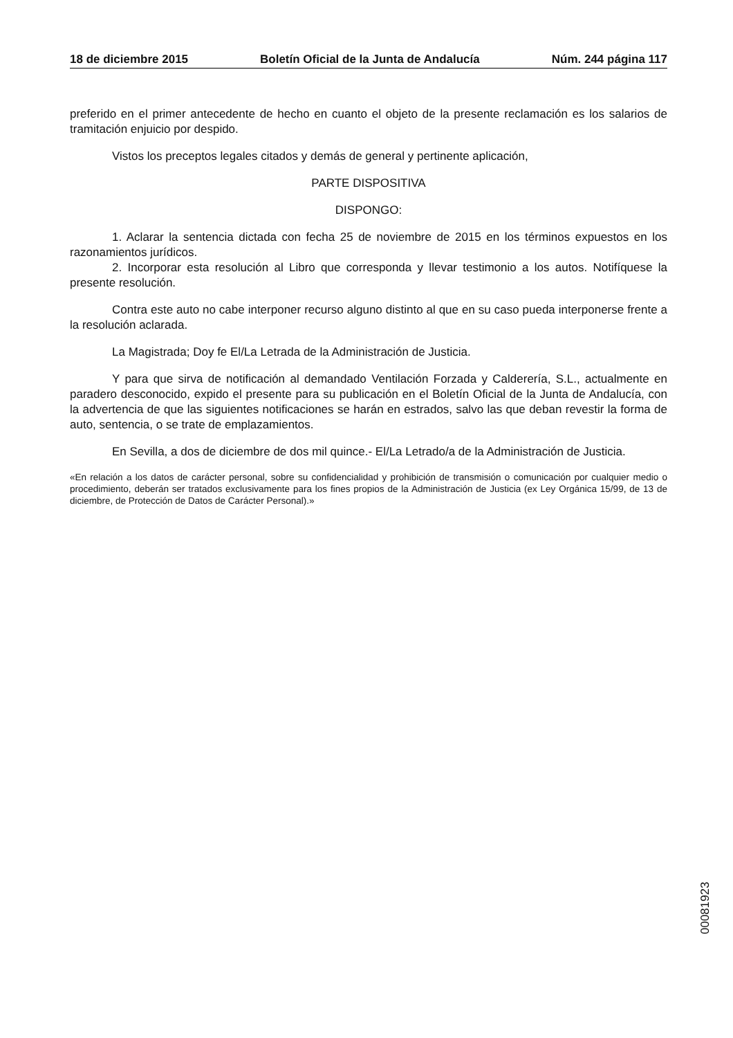18 de diciembre 2015 Boletín Oficial de la Junta de Andalucía Núm. 244 página 117
preferido en el primer antecedente de hecho en cuanto el objeto de la presente reclamación es los salarios de tramitación enjuicio por despido.
Vistos los preceptos legales citados y demás de general y pertinente aplicación,
PARTE DISPOSITIVA
DISPONGO:
1. Aclarar la sentencia dictada con fecha 25 de noviembre de 2015 en los términos expuestos en los razonamientos jurídicos.
2. Incorporar esta resolución al Libro que corresponda y llevar testimonio a los autos. Notifíquese la presente resolución.
Contra este auto no cabe interponer recurso alguno distinto al que en su caso pueda interponerse frente a la resolución aclarada.
La Magistrada; Doy fe El/La Letrada de la Administración de Justicia.
Y para que sirva de notificación al demandado Ventilación Forzada y Calderería, S.L., actualmente en paradero desconocido, expido el presente para su publicación en el Boletín Oficial de la Junta de Andalucía, con la advertencia de que las siguientes notificaciones se harán en estrados, salvo las que deban revestir la forma de auto, sentencia, o se trate de emplazamientos.
En Sevilla, a dos de diciembre de dos mil quince.- El/La Letrado/a de la Administración de Justicia.
«En relación a los datos de carácter personal, sobre su confidencialidad y prohibición de transmisión o comunicación por cualquier medio o procedimiento, deberán ser tratados exclusivamente para los fines propios de la Administración de Justicia (ex Ley Orgánica 15/99, de 13 de diciembre, de Protección de Datos de Carácter Personal).»
00081923